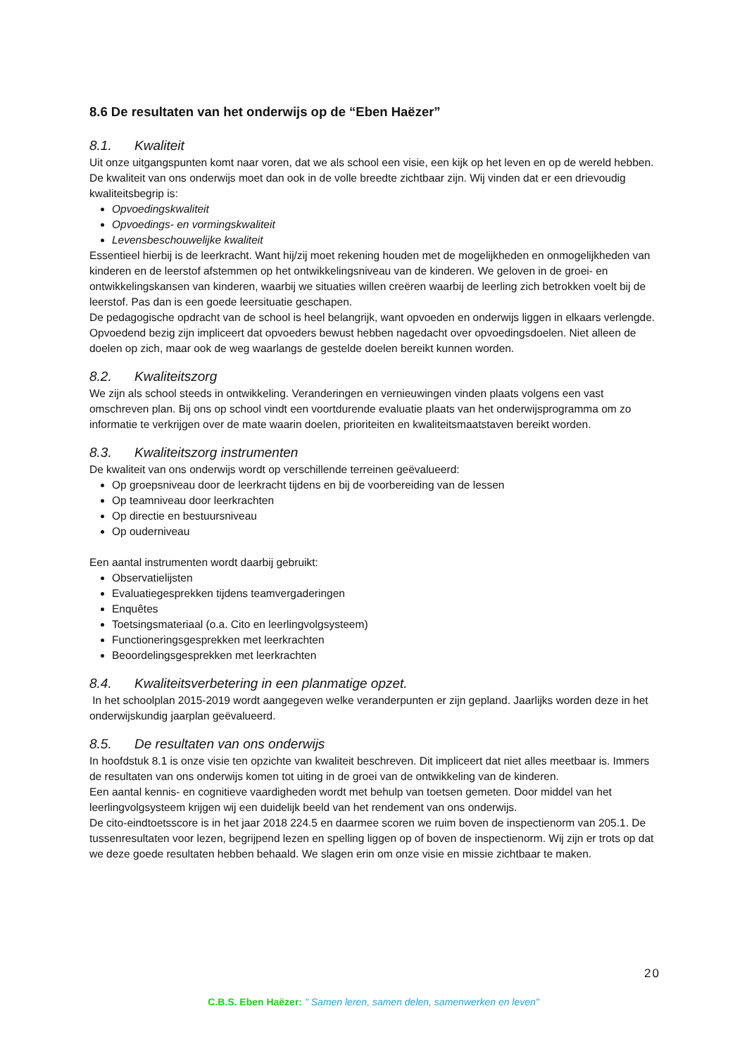8.6 De resultaten van het onderwijs op de “Eben Haëzer”
8.1. Kwaliteit
Uit onze uitgangspunten komt naar voren, dat we als school een visie, een kijk op het leven en op de wereld hebben. De kwaliteit van ons onderwijs moet dan ook in de volle breedte zichtbaar zijn. Wij vinden dat er een drievoudig kwaliteitsbegrip is:
Opvoedingskwaliteit
Opvoedings- en vormingskwaliteit
Levensbeschouwelijke kwaliteit
Essentieel hierbij is de leerkracht. Want hij/zij moet rekening houden met de mogelijkheden en onmogelijkheden van kinderen en de leerstof afstemmen op het ontwikkelingsniveau van de kinderen. We geloven in de groei- en ontwikkelingskansen van kinderen, waarbij we situaties willen creëren waarbij de leerling zich betrokken voelt bij de leerstof. Pas dan is een goede leersituatie geschapen.
De pedagogische opdracht van de school is heel belangrijk, want opvoeden en onderwijs liggen in elkaars verlengde. Opvoedend bezig zijn impliceert dat opvoeders bewust hebben nagedacht over opvoedingsdoelen. Niet alleen de doelen op zich, maar ook de weg waarlangs de gestelde doelen bereikt kunnen worden.
8.2. Kwaliteitszorg
We zijn als school steeds in ontwikkeling. Veranderingen en vernieuwingen vinden plaats volgens een vast omschreven plan. Bij ons op school vindt een voortdurende evaluatie plaats van het onderwijsprogramma om zo informatie te verkrijgen over de mate waarin doelen, prioriteiten en kwaliteitsmaatstaven bereikt worden.
8.3. Kwaliteitszorg instrumenten
De kwaliteit van ons onderwijs wordt op verschillende terreinen geëvalueerd:
Op groepsniveau door de leerkracht tijdens en bij de voorbereiding van de lessen
Op teamniveau door leerkrachten
Op directie en bestuursniveau
Op ouderniveau
Een aantal instrumenten wordt daarbij gebruikt:
Observatielijsten
Evaluatiegesprekken tijdens teamvergaderingen
Enquêtes
Toetsingsmateriaal (o.a. Cito en leerlingvolgsysteem)
Functioneringsgesprekken met leerkrachten
Beoordelingsgesprekken met leerkrachten
8.4. Kwaliteitsverbetering in een planmatige opzet.
In het schoolplan 2015-2019 wordt aangegeven welke veranderpunten er zijn gepland. Jaarlijks worden deze in het onderwijskundig jaarplan geëvalueerd.
8.5. De resultaten van ons onderwijs
In hoofdstuk 8.1 is onze visie ten opzichte van kwaliteit beschreven. Dit impliceert dat niet alles meetbaar is. Immers de resultaten van ons onderwijs komen tot uiting in de groei van de ontwikkeling van de kinderen.
Een aantal kennis- en cognitieve vaardigheden wordt met behulp van toetsen gemeten. Door middel van het leerlingvolgsysteem krijgen wij een duidelijk beeld van het rendement van ons onderwijs.
De cito-eindtoetsscore is in het jaar 2018 224.5 en daarmee scoren we ruim boven de inspectienorm van 205.1. De tussenresultaten voor lezen, begrijpend lezen en spelling liggen op of boven de inspectienorm. Wij zijn er trots op dat we deze goede resultaten hebben behaald. We slagen erin om onze visie en missie zichtbaar te maken.
20
C.B.S. Eben Haëzer: " Samen leren, samen delen, samenwerken en leven"